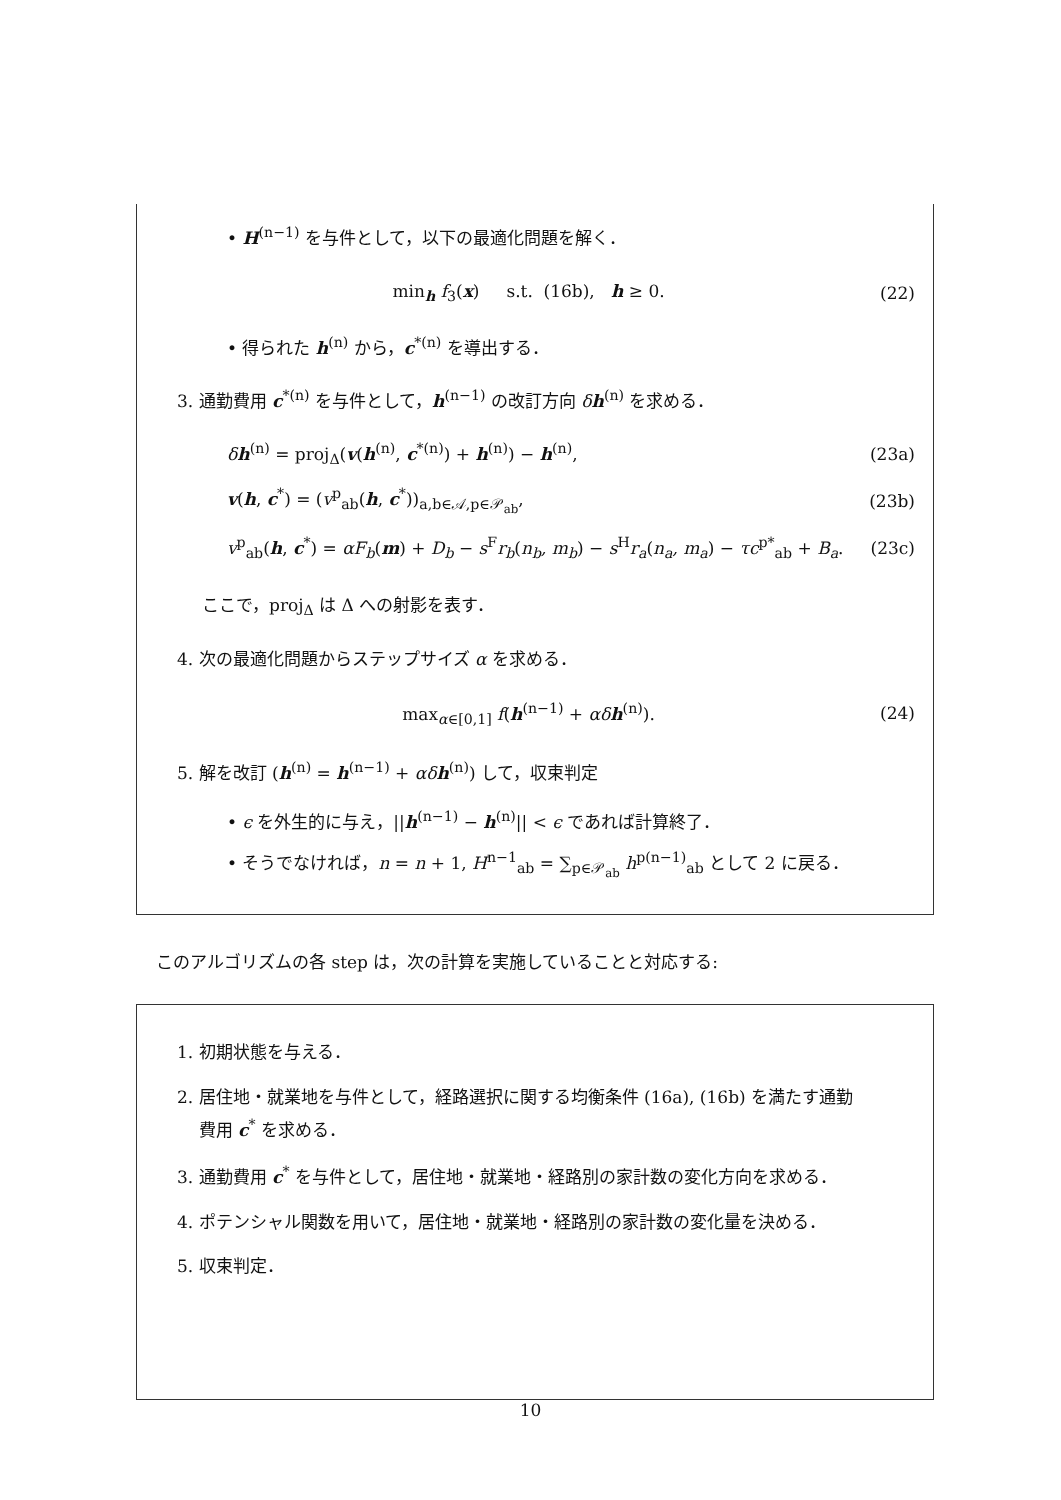• H<sup>(n−1)</sup> を与件として，以下の最適化問題を解く．
min<sub>h</sub> f<sub>3</sub>(x) s.t. (16b), h ≥ 0. (22)
• 得られた h<sup>(n)</sup> から，c<sup>*(n)</sup> を導出する．
3. 通勤費用 c<sup>*(n)</sup> を与件として，h<sup>(n−1)</sup> の改訂方向 δh<sup>(n)</sup> を求める．
δh<sup>(n)</sup> = proj<sub>Δ</sub>(v(h<sup>(n)</sup>, c<sup>*(n)</sup>) + h<sup>(n)</sup>) − h<sup>(n)</sup>, (23a)
v(h, c<sup>*</sup>) = (v<sup>p</sup><sub>ab</sub>(h, c<sup>*</sup>))<sub>a,b∈𝒜,p∈𝒫<sub>ab</sub></sub>, (23b)
v<sup>p</sup><sub>ab</sub>(h, c<sup>*</sup>) = αF<sub>b</sub>(m) + D<sub>b</sub> − s<sup>F</sup>r<sub>b</sub>(n<sub>b</sub>, m<sub>b</sub>) − s<sup>H</sup>r<sub>a</sub>(n<sub>a</sub>, m<sub>a</sub>) − τc<sup>p*</sup><sub>ab</sub> + B<sub>a</sub>. (23c)
ここで，proj<sub>Δ</sub> は Δ への射影を表す．
4. 次の最適化問題からステップサイズ α を求める．
max<sub>α∈[0,1]</sub> f(h<sup>(n−1)</sup> + αδ h<sup>(n)</sup>). (24)
5. 解を改訂 (h<sup>(n)</sup> = h<sup>(n−1)</sup> + αδ h<sup>(n)</sup>) して，収束判定
• ϵ を外生的に与え，||h<sup>(n−1)</sup> − h<sup>(n)</sup>|| < ϵ であれば計算終了．
• そうでなければ，n = n + 1, H<sup>n−1</sup><sub>ab</sub> = ∑<sub>p∈𝒫<sub>ab</sub></sub> h<sup>p(n−1)</sup><sub>ab</sub> として 2 に戻る．
このアルゴリズムの各 step は，次の計算を実施していることと対応する:
1. 初期状態を与える．
2. 居住地・就業地を与件として，経路選択に関する均衡条件 (16a), (16b) を満たす通勤
費用 c<sup>*</sup> を求める．
3. 通勤費用 c<sup>*</sup> を与件として，居住地・就業地・経路別の家計数の変化方向を求める．
4. ポテンシャル関数を用いて，居住地・就業地・経路別の家計数の変化量を決める．
5. 収束判定．
10